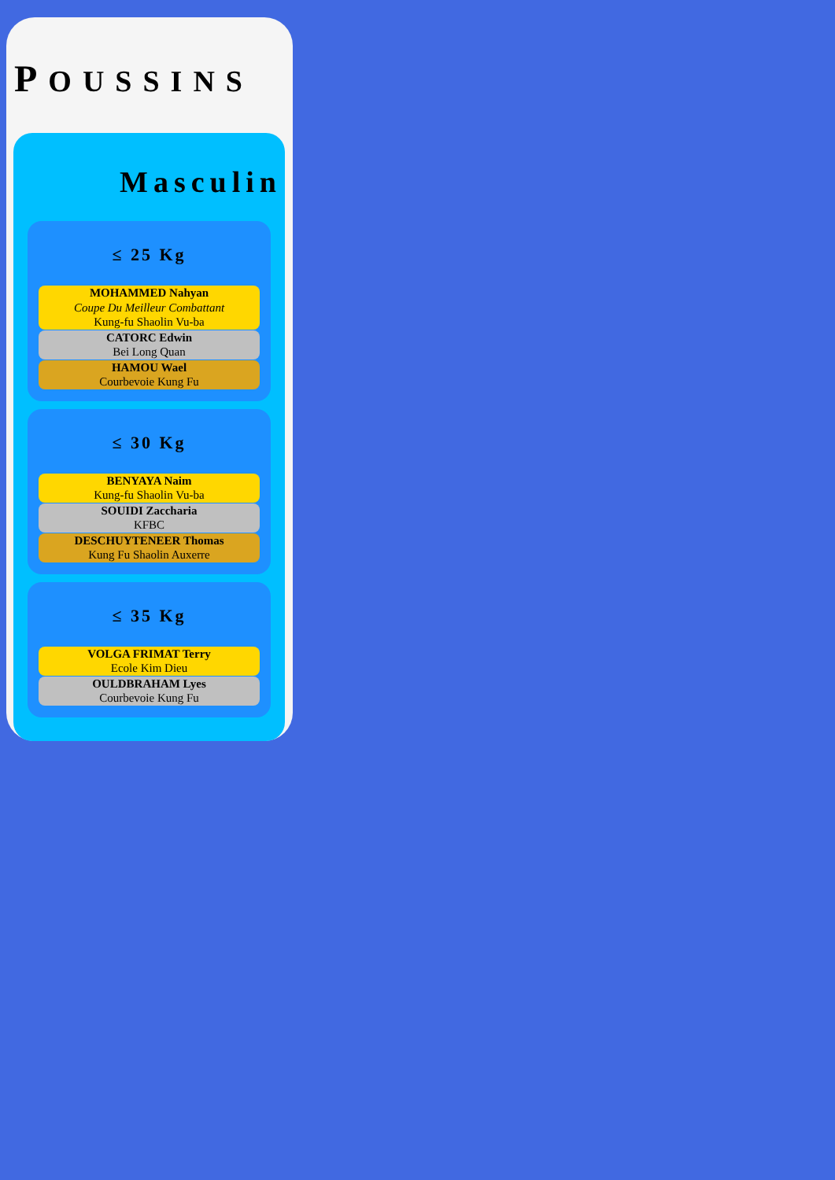POUSSINS
Masculin
≤ 25 Kg
MOHAMMED Nahyan
Coupe Du Meilleur Combattant
Kung-fu Shaolin Vu-ba
CATORC Edwin
Bei Long Quan
HAMOU Wael
Courbevoie Kung Fu
≤ 30 Kg
BENYAYA Naim
Kung-fu Shaolin Vu-ba
SOUIDI Zaccharia
KFBC
DESCHUYTENEER Thomas
Kung Fu Shaolin Auxerre
≤ 35 Kg
VOLGA FRIMAT Terry
Ecole Kim Dieu
OULDBRAHAM Lyes
Courbevoie Kung Fu